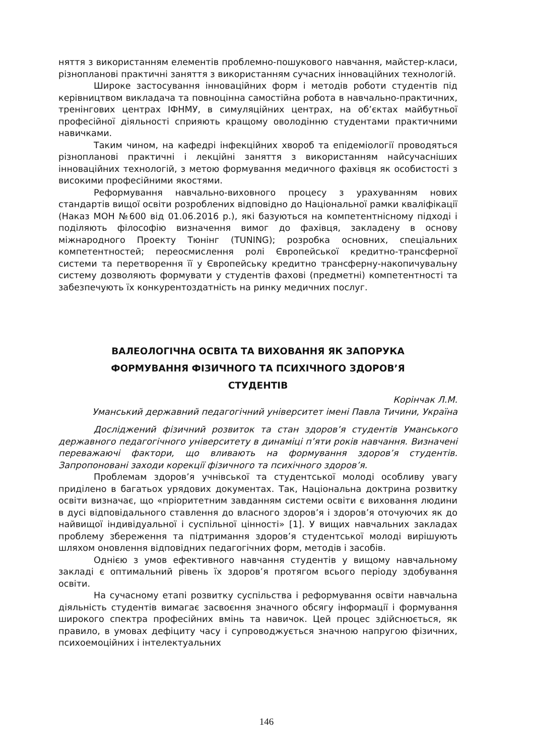няття з використанням елементів проблемно-пошукового навчання, майстер-класи, різнопланові практичні заняття з використанням сучасних інноваційних технологій.
Широке застосування інноваційних форм і методів роботи студентів під керівництвом викладача та повноцінна самостійна робота в навчально-практичних, тренінгових центрах ІФНМУ, в симуляційних центрах, на об’єктах майбутньої професійної діяльності сприяють кращому оволодінню студентами практичними навичками.
Таким чином, на кафедрі інфекційних хвороб та епідеміології проводяться різнопланові практичні і лекційні заняття з використанням найсучасніших інноваційних технологій, з метою формування медичного фахівця як особистості з високими професійними якостями.
Реформування навчально-виховного процесу з урахуванням нових стандартів вищої освіти розроблених відповідно до Національної рамки кваліфікації (Наказ МОН №600 від 01.06.2016 р.), які базуються на компетентнісному підході і поділяють філософію визначення вимог до фахівця, закладену в основу міжнародного Проекту Тюнінг (TUNING); розробка основних, спеціальних компетентностей; переосмислення ролі Європейської кредитно-трансферної системи та перетворення її у Європейську кредитно трансферну-накопичувальну систему дозволяють формувати у студентів фахові (предметні) компетентності та забезпечують їх конкурентоздатність на ринку медичних послуг.
ВАЛЕОЛОГІЧНА ОСВІТА ТА ВИХОВАННЯ ЯК ЗАПОРУКА
ФОРМУВАННЯ ФІЗИЧНОГО ТА ПСИХІЧНОГО ЗДОРОВ’Я
СТУДЕНТІВ
Корінчак Л.М.
Уманський державний педагогічний університет імені Павла Тичини, Україна
Досліджений фізичний розвиток та стан здоров’я студентів Уманського державного педагогічного університету в динаміці п’яти років навчання. Визначені переважаючі фактори, що вливають на формування здоров’я студентів. Запропоновані заходи корекції фізичного та психічного здоров’я.
Проблемам здоров’я учнівської та студентської молоді особливу увагу приділено в багатьох урядових документах. Так, Національна доктрина розвитку освіти визначає, що «пріоритетним завданням системи освіти є виховання людини в дусі відповідального ставлення до власного здоров’я і здоров’я оточуючих як до найвищої індивідуальної і суспільної цінності» [1]. У вищих навчальних закладах проблему збереження та підтримання здоров’я студентської молоді вирішують шляхом оновлення відповідних педагогічних форм, методів і засобів.
Однією з умов ефективного навчання студентів у вищому навчальному закладі є оптимальний рівень їх здоров’я протягом всього періоду здобування освіти.
На сучасному етапі розвитку суспільства і реформування освіти навчальна діяльність студентів вимагає засвоєння значного обсягу інформації і формування широкого спектра професійних вмінь та навичок. Цей процес здійснюється, як правило, в умовах дефіциту часу і супроводжується значною напругою фізичних, психоемоційних і інтелектуальних
146